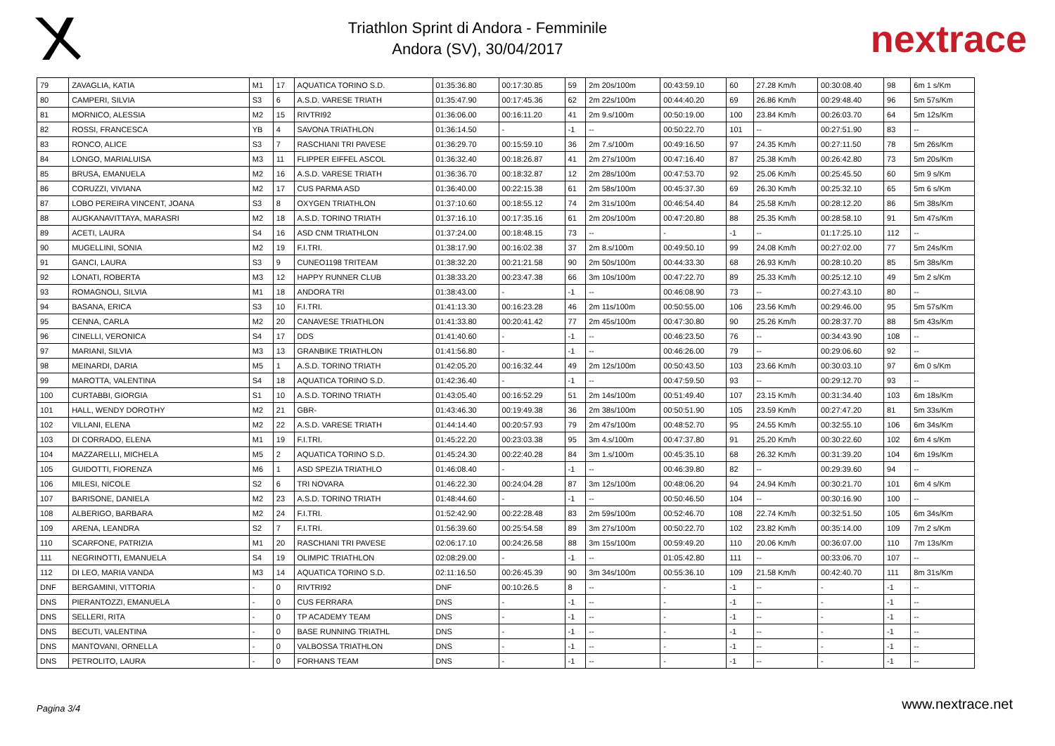Triathlon Sprint di Andora - Femminile
Andora (SV), 30/04/2017
nextrace
| 79 | ZAVAGLIA, KATIA | M1 | 17 | AQUATICA TORINO S.D. | 01:35:36.80 | 00:17:30.85 | 59 | 2m 20s/100m | 00:43:59.10 | 60 | 27.28 Km/h | 00:30:08.40 | 98 | 6m 1 s/Km |
| 80 | CAMPERI, SILVIA | S3 | 6 | A.S.D. VARESE TRIATH | 01:35:47.90 | 00:17:45.36 | 62 | 2m 22s/100m | 00:44:40.20 | 69 | 26.86 Km/h | 00:29:48.40 | 96 | 5m 57s/Km |
| 81 | MORNICO, ALESSIA | M2 | 15 | RIVTRI92 | 01:36:06.00 | 00:16:11.20 | 41 | 2m 9.s/100m | 00:50:19.00 | 100 | 23.84 Km/h | 00:26:03.70 | 64 | 5m 12s/Km |
| 82 | ROSSI, FRANCESCA | YB | 4 | SAVONA TRIATHLON | 01:36:14.50 | - | -1 | -- | 00:50:22.70 | 101 | -- | 00:27:51.90 | 83 | -- |
| 83 | RONCO, ALICE | S3 | 7 | RASCHIANI TRI PAVESE | 01:36:29.70 | 00:15:59.10 | 36 | 2m 7.s/100m | 00:49:16.50 | 97 | 24.35 Km/h | 00:27:11.50 | 78 | 5m 26s/Km |
| 84 | LONGO, MARIALUISA | M3 | 11 | FLIPPER EIFFEL ASCOL | 01:36:32.40 | 00:18:26.87 | 41 | 2m 27s/100m | 00:47:16.40 | 87 | 25.38 Km/h | 00:26:42.80 | 73 | 5m 20s/Km |
| 85 | BRUSA, EMANUELA | M2 | 16 | A.S.D. VARESE TRIATH | 01:36:36.70 | 00:18:32.87 | 12 | 2m 28s/100m | 00:47:53.70 | 92 | 25.06 Km/h | 00:25:45.50 | 60 | 5m 9 s/Km |
| 86 | CORUZZI, VIVIANA | M2 | 17 | CUS PARMA ASD | 01:36:40.00 | 00:22:15.38 | 61 | 2m 58s/100m | 00:45:37.30 | 69 | 26.30 Km/h | 00:25:32.10 | 65 | 5m 6 s/Km |
| 87 | LOBO PEREIRA VINCENT, JOANA | S3 | 8 | OXYGEN TRIATHLON | 01:37:10.60 | 00:18:55.12 | 74 | 2m 31s/100m | 00:46:54.40 | 84 | 25.58 Km/h | 00:28:12.20 | 86 | 5m 38s/Km |
| 88 | AUGKANAVITTAYA, MARASRI | M2 | 18 | A.S.D. TORINO TRIATH | 01:37:16.10 | 00:17:35.16 | 61 | 2m 20s/100m | 00:47:20.80 | 88 | 25.35 Km/h | 00:28:58.10 | 91 | 5m 47s/Km |
| 89 | ACETI, LAURA | S4 | 16 | ASD CNM TRIATHLON | 01:37:24.00 | 00:18:48.15 | 73 | -- | - | -1 | -- | 01:17:25.10 | 112 | -- |
| 90 | MUGELLINI, SONIA | M2 | 19 | F.I.TRI. | 01:38:17.90 | 00:16:02.38 | 37 | 2m 8.s/100m | 00:49:50.10 | 99 | 24.08 Km/h | 00:27:02.00 | 77 | 5m 24s/Km |
| 91 | GANCI, LAURA | S3 | 9 | CUNEO1198 TRITEAM | 01:38:32.20 | 00:21:21.58 | 90 | 2m 50s/100m | 00:44:33.30 | 68 | 26.93 Km/h | 00:28:10.20 | 85 | 5m 38s/Km |
| 92 | LONATI, ROBERTA | M3 | 12 | HAPPY RUNNER CLUB | 01:38:33.20 | 00:23:47.38 | 66 | 3m 10s/100m | 00:47:22.70 | 89 | 25.33 Km/h | 00:25:12.10 | 49 | 5m 2 s/Km |
| 93 | ROMAGNOLI, SILVIA | M1 | 18 | ANDORA TRI | 01:38:43.00 | - | -1 | -- | 00:46:08.90 | 73 | -- | 00:27:43.10 | 80 | -- |
| 94 | BASANA, ERICA | S3 | 10 | F.I.TRI. | 01:41:13.30 | 00:16:23.28 | 46 | 2m 11s/100m | 00:50:55.00 | 106 | 23.56 Km/h | 00:29:46.00 | 95 | 5m 57s/Km |
| 95 | CENNA, CARLA | M2 | 20 | CANAVESE TRIATHLON | 01:41:33.80 | 00:20:41.42 | 77 | 2m 45s/100m | 00:47:30.80 | 90 | 25.26 Km/h | 00:28:37.70 | 88 | 5m 43s/Km |
| 96 | CINELLI, VERONICA | S4 | 17 | DDS | 01:41:40.60 | - | -1 | -- | 00:46:23.50 | 76 | -- | 00:34:43.90 | 108 | -- |
| 97 | MARIANI, SILVIA | M3 | 13 | GRANBIKE TRIATHLON | 01:41:56.80 | - | -1 | -- | 00:46:26.00 | 79 | -- | 00:29:06.60 | 92 | -- |
| 98 | MEINARDI, DARIA | M5 | 1 | A.S.D. TORINO TRIATH | 01:42:05.20 | 00:16:32.44 | 49 | 2m 12s/100m | 00:50:43.50 | 103 | 23.66 Km/h | 00:30:03.10 | 97 | 6m 0 s/Km |
| 99 | MAROTTA, VALENTINA | S4 | 18 | AQUATICA TORINO S.D. | 01:42:36.40 | - | -1 | -- | 00:47:59.50 | 93 | -- | 00:29:12.70 | 93 | -- |
| 100 | CURTABBI, GIORGIA | S1 | 10 | A.S.D. TORINO TRIATH | 01:43:05.40 | 00:16:52.29 | 51 | 2m 14s/100m | 00:51:49.40 | 107 | 23.15 Km/h | 00:31:34.40 | 103 | 6m 18s/Km |
| 101 | HALL, WENDY DOROTHY | M2 | 21 | GBR- | 01:43:46.30 | 00:19:49.38 | 36 | 2m 38s/100m | 00:50:51.90 | 105 | 23.59 Km/h | 00:27:47.20 | 81 | 5m 33s/Km |
| 102 | VILLANI, ELENA | M2 | 22 | A.S.D. VARESE TRIATH | 01:44:14.40 | 00:20:57.93 | 79 | 2m 47s/100m | 00:48:52.70 | 95 | 24.55 Km/h | 00:32:55.10 | 106 | 6m 34s/Km |
| 103 | DI CORRADO, ELENA | M1 | 19 | F.I.TRI. | 01:45:22.20 | 00:23:03.38 | 95 | 3m 4.s/100m | 00:47:37.80 | 91 | 25.20 Km/h | 00:30:22.60 | 102 | 6m 4 s/Km |
| 104 | MAZZARELLI, MICHELA | M5 | 2 | AQUATICA TORINO S.D. | 01:45:24.30 | 00:22:40.28 | 84 | 3m 1.s/100m | 00:45:35.10 | 68 | 26.32 Km/h | 00:31:39.20 | 104 | 6m 19s/Km |
| 105 | GUIDOTTI, FIORENZA | M6 | 1 | ASD SPEZIA TRIATHLO | 01:46:08.40 | - | -1 | -- | 00:46:39.80 | 82 | -- | 00:29:39.60 | 94 | -- |
| 106 | MILESI, NICOLE | S2 | 6 | TRI NOVARA | 01:46:22.30 | 00:24:04.28 | 87 | 3m 12s/100m | 00:48:06.20 | 94 | 24.94 Km/h | 00:30:21.70 | 101 | 6m 4 s/Km |
| 107 | BARISONE, DANIELA | M2 | 23 | A.S.D. TORINO TRIATH | 01:48:44.60 | - | -1 | -- | 00:50:46.50 | 104 | -- | 00:30:16.90 | 100 | -- |
| 108 | ALBERIGO, BARBARA | M2 | 24 | F.I.TRI. | 01:52:42.90 | 00:22:28.48 | 83 | 2m 59s/100m | 00:52:46.70 | 108 | 22.74 Km/h | 00:32:51.50 | 105 | 6m 34s/Km |
| 109 | ARENA, LEANDRA | S2 | 7 | F.I.TRI. | 01:56:39.60 | 00:25:54.58 | 89 | 3m 27s/100m | 00:50:22.70 | 102 | 23.82 Km/h | 00:35:14.00 | 109 | 7m 2 s/Km |
| 110 | SCARFONE, PATRIZIA | M1 | 20 | RASCHIANI TRI PAVESE | 02:06:17.10 | 00:24:26.58 | 88 | 3m 15s/100m | 00:59:49.20 | 110 | 20.06 Km/h | 00:36:07.00 | 110 | 7m 13s/Km |
| 111 | NEGRINOTTI, EMANUELA | S4 | 19 | OLIMPIC TRIATHLON | 02:08:29.00 | - | -1 | -- | 01:05:42.80 | 111 | -- | 00:33:06.70 | 107 | -- |
| 112 | DI LEO, MARIA VANDA | M3 | 14 | AQUATICA TORINO S.D. | 02:11:16.50 | 00:26:45.39 | 90 | 3m 34s/100m | 00:55:36.10 | 109 | 21.58 Km/h | 00:42:40.70 | 111 | 8m 31s/Km |
| DNF | BERGAMINI, VITTORIA | - | 0 | RIVTRI92 | DNF | 00:10:26.5 | 8 | -- | - | -1 | -- | - | -1 | -- |
| DNS | PIERANTOZZI, EMANUELA | - | 0 | CUS FERRARA | DNS | - | -1 | -- | - | -1 | -- | - | -1 | -- |
| DNS | SELLERI, RITA | - | 0 | TP ACADEMY TEAM | DNS | - | -1 | -- | - | -1 | -- | - | -1 | -- |
| DNS | BECUTI, VALENTINA | - | 0 | BASE RUNNING TRIATHL | DNS | - | -1 | -- | - | -1 | -- | - | -1 | -- |
| DNS | MANTOVANI, ORNELLA | - | 0 | VALBOSSA TRIATHLON | DNS | - | -1 | -- | - | -1 | -- | - | -1 | -- |
| DNS | PETROLITO, LAURA | - | 0 | FORHANS TEAM | DNS | - | -1 | -- | - | -1 | -- | - | -1 | -- |
Pagina 3/4 www.nextrace.net